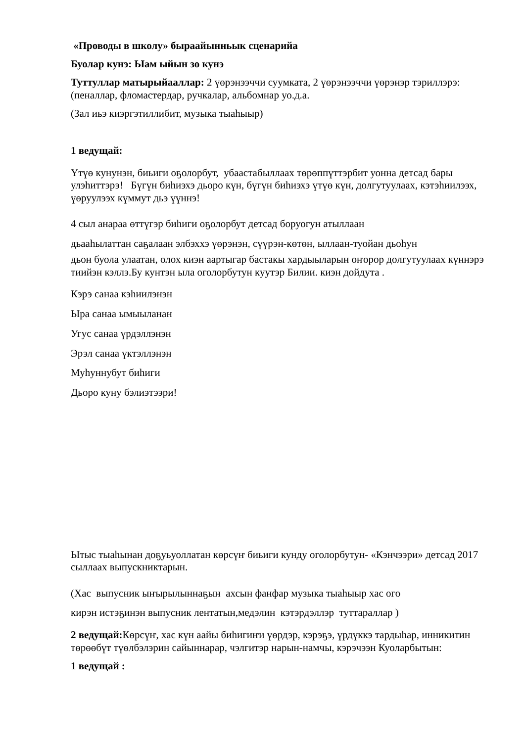«Проводы в школу» быраайынньык сценарийа
Буолар кунэ: Ыам ыйын зо кунэ
Туттуллар матырыйааллар: 2 үөрэнээччи суумката, 2 үөрэнээччи үөрэнэр тэриллэрэ: (пеналлар, фломастердар, ручкалар, альбомнар уо.д.а.
(Зал иьэ киэргэтиллибит, музыка тыаһыыр)
1 ведущай:
Үтүө кунунэн, биьиги оҕолорбут, убаастабыллаах төрөппүттэрбит уонна детсад бары улэһиттэрэ! Бүгүн биһиэхэ дьоро күн, бүгүн биһиэхэ үтүө күн, долгутуулаах, кэтэһиилээх, үөруулээх күммут дьэ үүннэ!
4 сыл анараа өттүгэр биһиги оҕолорбут детсад боруогун атыллаан
дьааһылаттан саҕалаан элбэххэ үөрэнэн, сүүрэн-көтөн, ыллаан-туойан дьоһун
дьон буола улаатан, олох киэн аартыгар бастакы хардыыларын оҥорор долгутуулаах күннэрэ тиийэн кэллэ.Бу кунтэн ыла оголорбутун куутэр Билии. киэн дойдута .
Кэрэ санаа кэһиилэнэн
Ыра санаа ымыыланан
Угус санаа үрдэллэнэн
Эрэл санаа үктэллэнэн
Муһуннубут биһиги
Дьоро куну бэлиэтээри!
Ытыс тыаһынан доҕуьуоллатан көрсүҥ биьиги кунду оголорбутун- «Кэнчээри» детсад 2017 сыллаах выпускниктарын.
(Хас выпусник ыҥырылыннаҕын ахсын фанфар музыка тыаһыыр хас ого
кирэн истэҕинэн выпусник лентатын,медэлин кэтэрдэллэр туттараллар )
2 ведущай: Көрсүҥ, хас күн аайы биһигиҥи үөрдэр, кэрэҕэ, үрдүккэ тардыһар, инникитин төрөөбүт түөлбэлэрин сайыннарар, чэлгитэр нарын-намчы, кэрэчээн Куоларбытын:
1 ведущай :